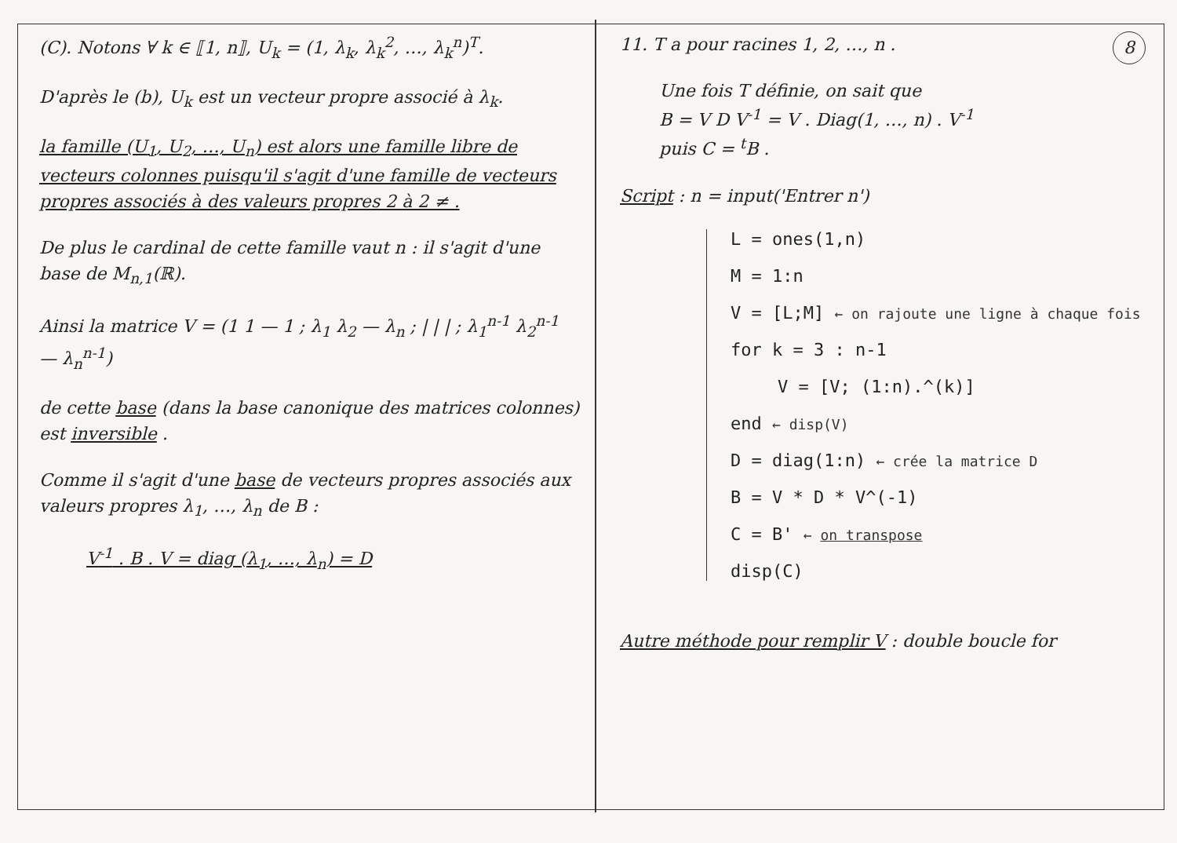(C). Notons ∀ k ∈ ⟦1, n⟧, U<sub>k</sub> = (1, λ<sub>k</sub>, λ<sub>k</sub><sup>2</sup>, …, λ<sub>k</sub><sup>n</sup>)<sup>T</sup>.
D'après le (b), U<sub>k</sub> est un vecteur propre associé à λ<sub>k</sub>.
la famille (U<sub>1</sub>, U<sub>2</sub>, …, U<sub>n</sub>) est alors une famille libre de vecteurs colonnes puisqu'il s'agit d'une famille de vecteurs propres associés à des valeurs propres 2 à 2 ≠ .
De plus le cardinal de cette famille vaut n : il s'agit d'une base de M<sub>n,1</sub>(ℝ).
Ainsi la matrice V = (1 1 — 1 ; λ<sub>1</sub> λ<sub>2</sub> — λ<sub>n</sub> ; | | | ; λ<sub>1</sub><sup>n-1</sup> λ<sub>2</sub><sup>n-1</sup> — λ<sub>n</sub><sup>n-1</sup>)
de cette base (dans la base canonique des matrices colonnes) est inversible .
Comme il s'agit d'une base de vecteurs propres associés aux valeurs propres λ<sub>1</sub>, …, λ<sub>n</sub> de B :
V<sup>-1</sup> . B . V = diag (λ<sub>1</sub>, …, λ<sub>n</sub>) = D
8
11. T a pour racines 1, 2, …, n .
Une fois T définie, on sait que
B = V D V<sup>-1</sup> = V . Diag(1, …, n) . V<sup>-1</sup>
puis C = <sup>t</sup>B .
Script : n = input('Entrer n')
L = ones(1,n)
M = 1:n
V = [L;M] ← on rajoute une ligne à chaque fois
for k = 3 : n-1
V = [V; (1:n).^(k)]
end ← disp(V)
D = diag(1:n) ← crée la matrice D
B = V * D * V^(-1)
C = B' ← on transpose
disp(C)
Autre méthode pour remplir V : double boucle for